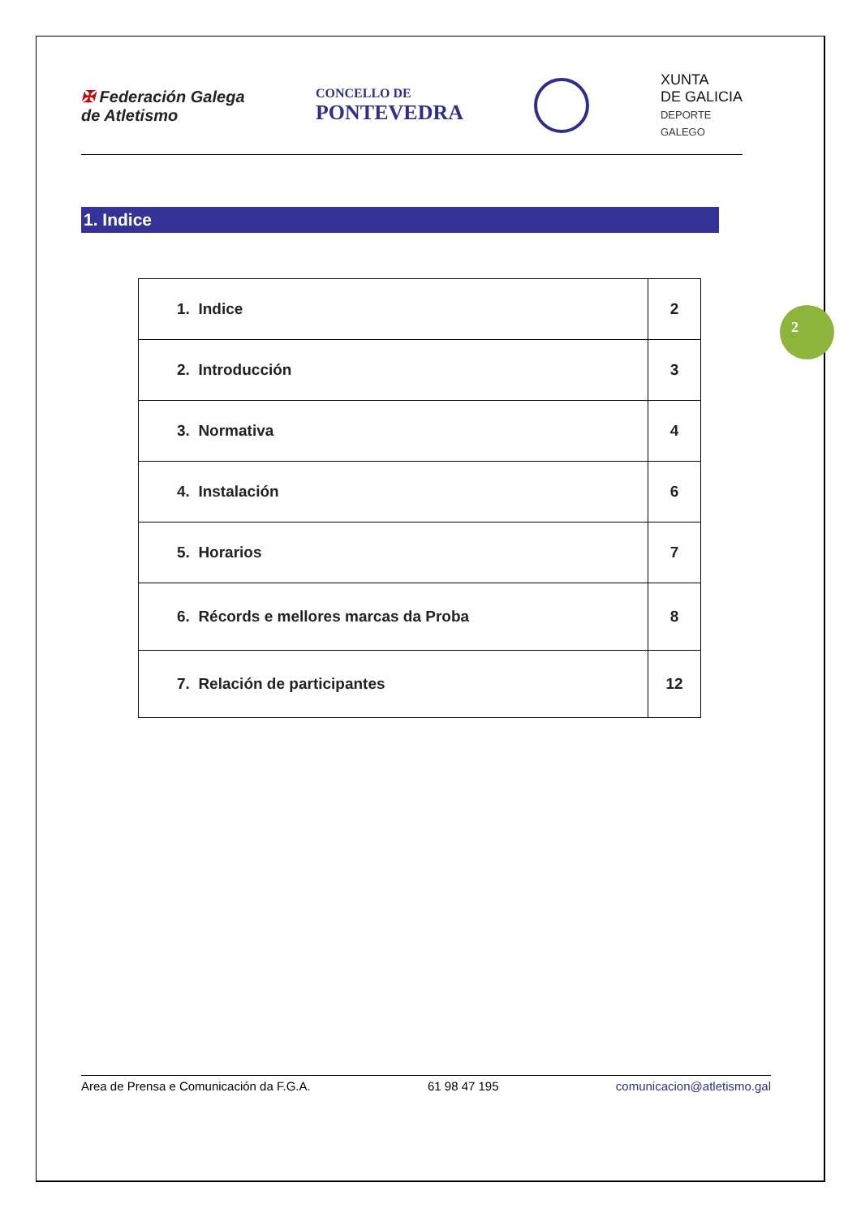✠ Federación Galega
de Atletismo
CONCELLO DE
PONTEVEDRA
XUNTA
DE GALICIA
DEPORTE
GALEGO
1. Indice
| 1. Indice | 2 |
| 2. Introducción | 3 |
| 3. Normativa | 4 |
| 4. Instalación | 6 |
| 5. Horarios | 7 |
| 6. Récords e mellores marcas da Proba | 8 |
| 7. Relación de participantes | 12 |
2
Area de Prensa e Comunicación da F.G.A. 61 98 47 195 comunicacion@atletismo.gal